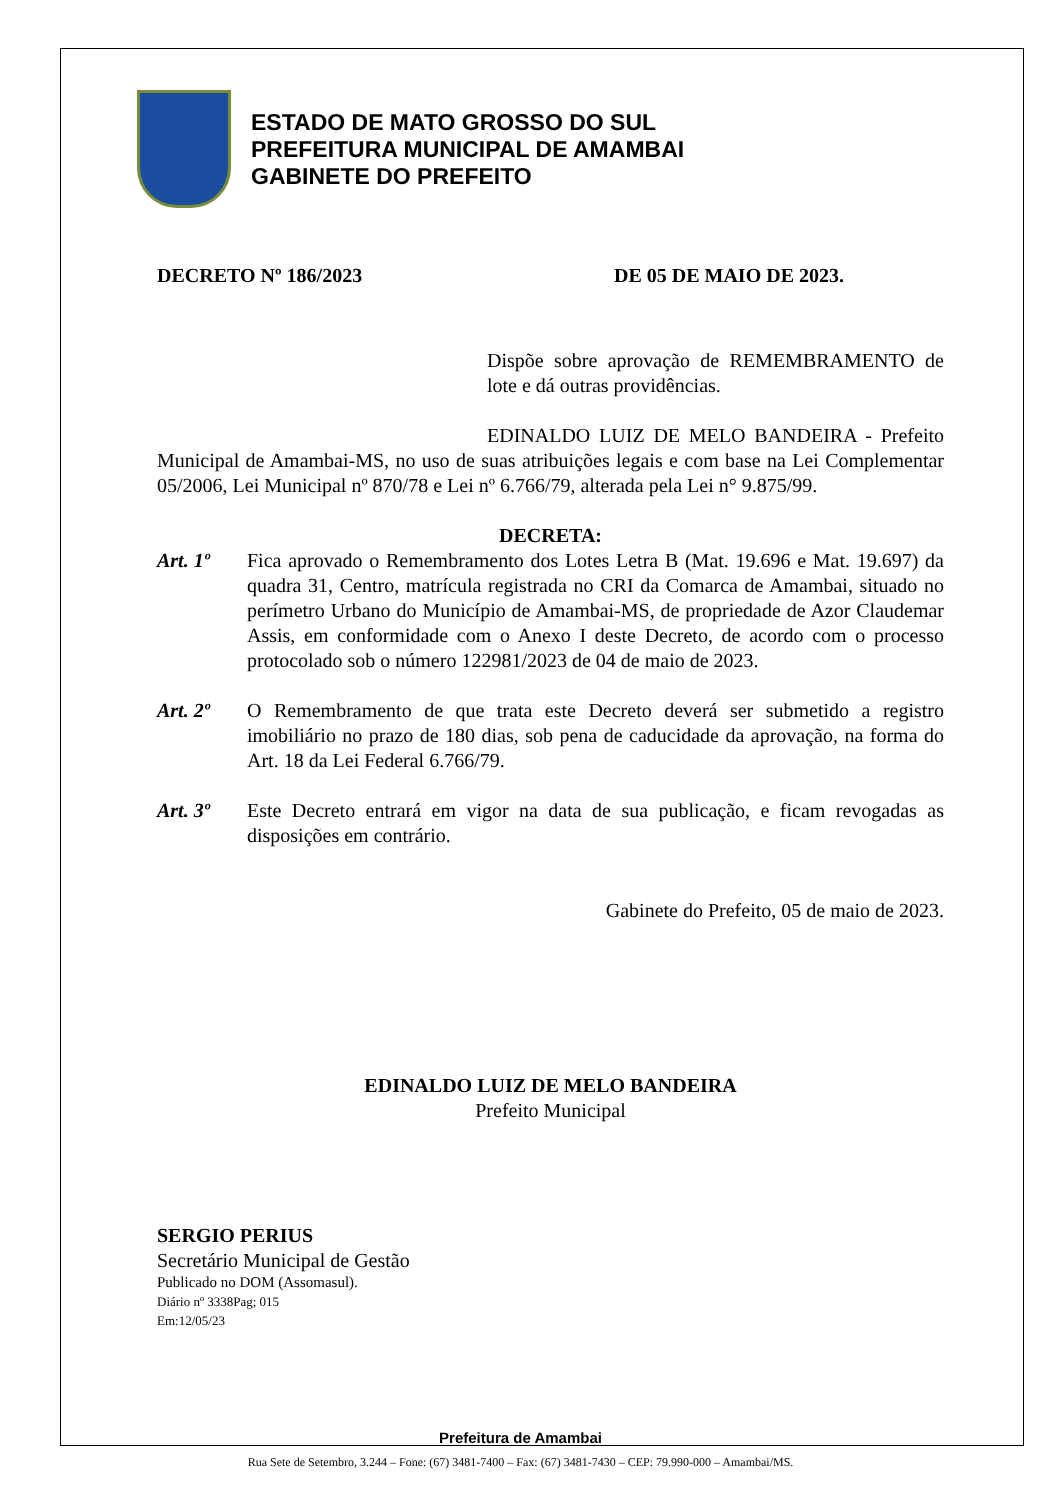ESTADO DE MATO GROSSO DO SUL
PREFEITURA MUNICIPAL DE AMAMBAI
GABINETE DO PREFEITO
DECRETO Nº 186/2023 DE 05 DE MAIO DE 2023.
Dispõe sobre aprovação de REMEMBRAMENTO de lote e dá outras providências.
EDINALDO LUIZ DE MELO BANDEIRA - Prefeito Municipal de Amambai-MS, no uso de suas atribuições legais e com base na Lei Complementar 05/2006, Lei Municipal nº 870/78 e Lei nº 6.766/79, alterada pela Lei n° 9.875/99.
DECRETA:
Art. 1º Fica aprovado o Remembramento dos Lotes Letra B (Mat. 19.696 e Mat. 19.697) da quadra 31, Centro, matrícula registrada no CRI da Comarca de Amambai, situado no perímetro Urbano do Município de Amambai-MS, de propriedade de Azor Claudemar Assis, em conformidade com o Anexo I deste Decreto, de acordo com o processo protocolado sob o número 122981/2023 de 04 de maio de 2023.
Art. 2º O Remembramento de que trata este Decreto deverá ser submetido a registro imobiliário no prazo de 180 dias, sob pena de caducidade da aprovação, na forma do Art. 18 da Lei Federal 6.766/79.
Art. 3º Este Decreto entrará em vigor na data de sua publicação, e ficam revogadas as disposições em contrário.
Gabinete do Prefeito, 05 de maio de 2023.
EDINALDO LUIZ DE MELO BANDEIRA
Prefeito Municipal
SERGIO PERIUS
Secretário Municipal de Gestão
Publicado no DOM (Assomasul).
Diário nº 3338Pag; 015
Em:12/05/23
Prefeitura de Amambai
Rua Sete de Setembro, 3.244 – Fone: (67) 3481-7400 – Fax: (67) 3481-7430 – CEP: 79.990-000 – Amambai/MS.